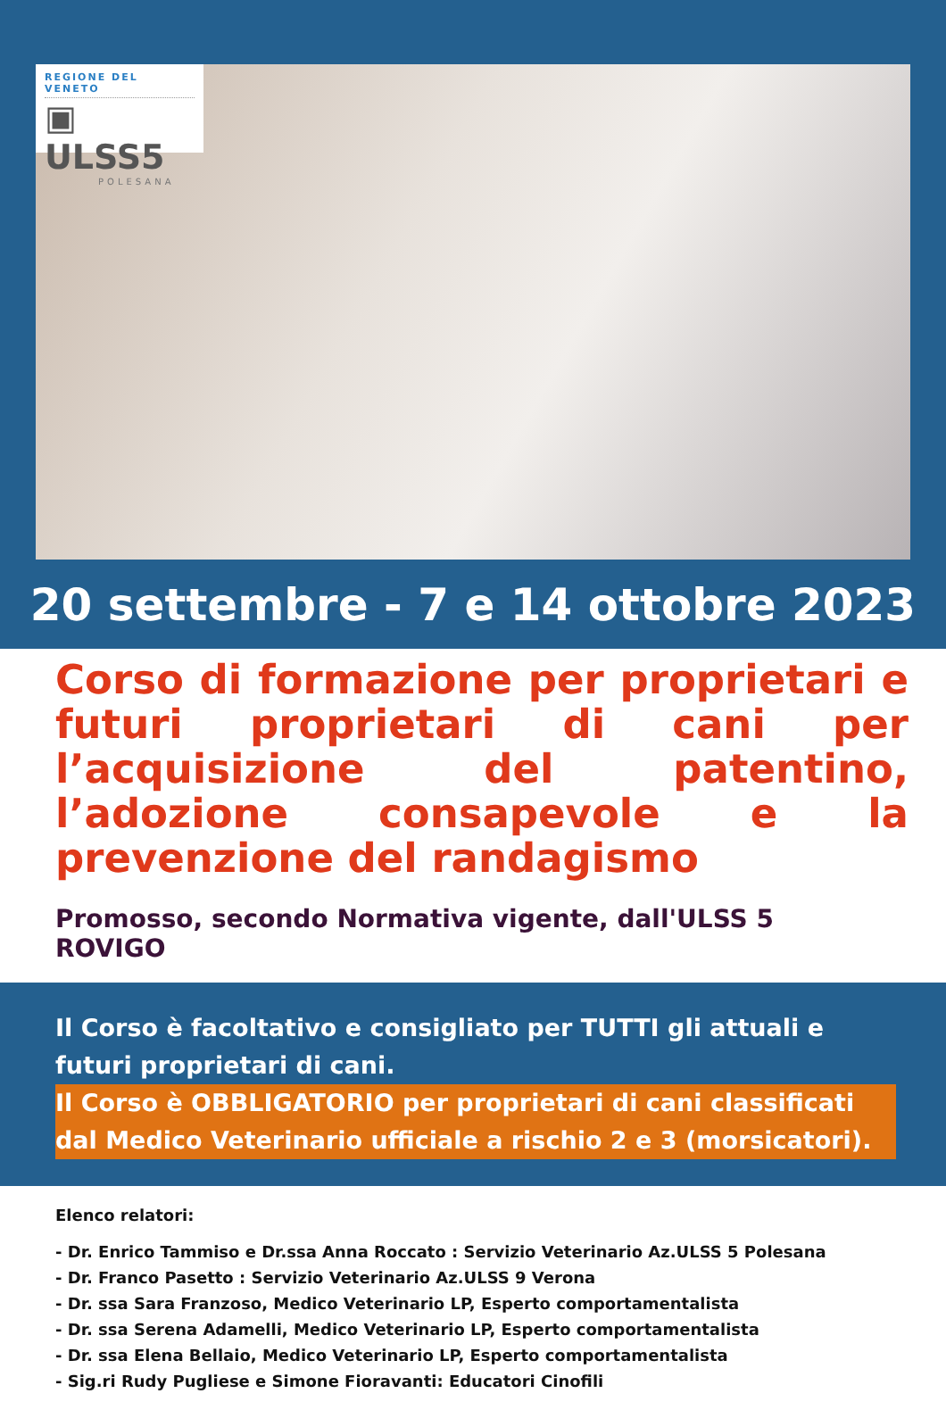REGIONE DEL VENETO
▣ ULSS5
POLESANA
20 settembre - 7 e 14 ottobre 2023
Corso di formazione per proprietari e futuri proprietari di cani per l’acquisizione del patentino, l’adozione consapevole e la prevenzione del randagismo
Promosso, secondo Normativa vigente, dall'ULSS 5 ROVIGO
Il Corso è facoltativo e consigliato per TUTTI gli attuali e futuri proprietari di cani.
Il Corso è OBBLIGATORIO per proprietari di cani classificati dal Medico Veterinario ufficiale a rischio 2 e 3 (morsicatori).
Elenco relatori:
- Dr. Enrico Tammiso e Dr.ssa Anna Roccato : Servizio Veterinario Az.ULSS 5 Polesana
- Dr. Franco Pasetto : Servizio Veterinario Az.ULSS 9 Verona
- Dr. ssa Sara Franzoso, Medico Veterinario LP, Esperto comportamentalista
- Dr. ssa Serena Adamelli, Medico Veterinario LP, Esperto comportamentalista
- Dr. ssa Elena Bellaio, Medico Veterinario LP, Esperto comportamentalista
- Sig.ri Rudy Pugliese e Simone Fioravanti: Educatori Cinofili